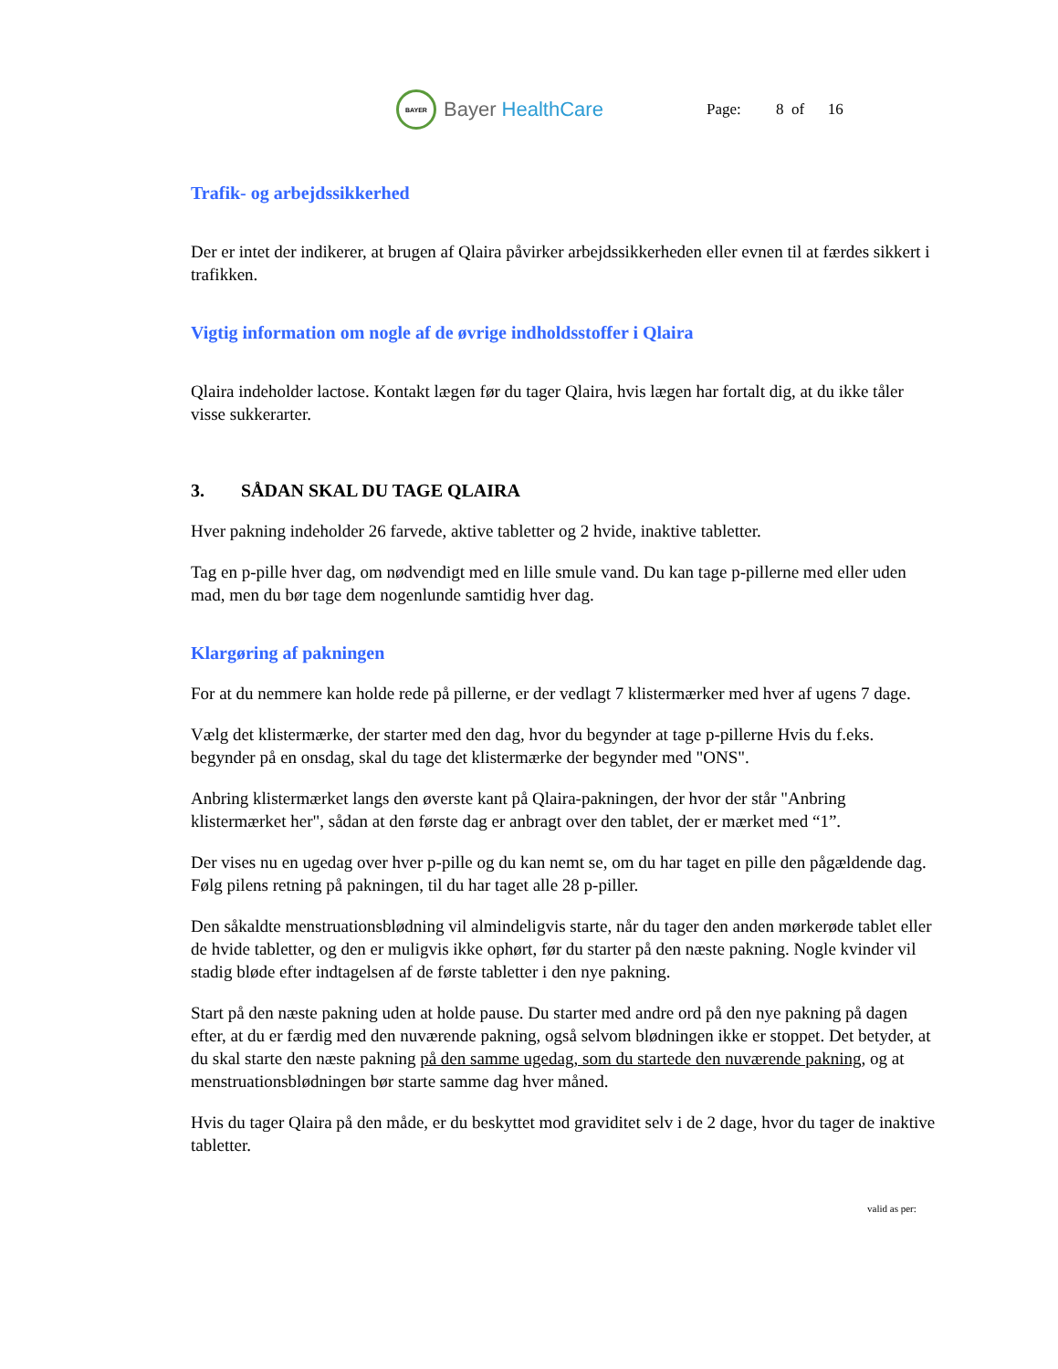BAYER
Bayer HealthCare
Page: 8 of 16
Trafik- og arbejdssikkerhed
Der er intet der indikerer, at brugen af Qlaira påvirker arbejdssikkerheden eller evnen til at færdes sikkert i trafikken.
Vigtig information om nogle af de øvrige indholdsstoffer i Qlaira
Qlaira indeholder lactose. Kontakt lægen før du tager Qlaira, hvis lægen har fortalt dig, at du ikke tåler visse sukkerarter.
3. SÅDAN SKAL DU TAGE QLAIRA
Hver pakning indeholder 26 farvede, aktive tabletter og 2 hvide, inaktive tabletter.
Tag en p-pille hver dag, om nødvendigt med en lille smule vand. Du kan tage p-pillerne med eller uden mad, men du bør tage dem nogenlunde samtidig hver dag.
Klargøring af pakningen
For at du nemmere kan holde rede på pillerne, er der vedlagt 7 klistermærker med hver af ugens 7 dage.
Vælg det klistermærke, der starter med den dag, hvor du begynder at tage p-pillerne Hvis du f.eks. begynder på en onsdag, skal du tage det klistermærke der begynder med "ONS".
Anbring klistermærket langs den øverste kant på Qlaira-pakningen, der hvor der står "Anbring klistermærket her", sådan at den første dag er anbragt over den tablet, der er mærket med “1”.
Der vises nu en ugedag over hver p-pille og du kan nemt se, om du har taget en pille den pågældende dag. Følg pilens retning på pakningen, til du har taget alle 28 p-piller.
Den såkaldte menstruationsblødning vil almindeligvis starte, når du tager den anden mørkerøde tablet eller de hvide tabletter, og den er muligvis ikke ophørt, før du starter på den næste pakning. Nogle kvinder vil stadig bløde efter indtagelsen af de første tabletter i den nye pakning.
Start på den næste pakning uden at holde pause. Du starter med andre ord på den nye pakning på dagen efter, at du er færdig med den nuværende pakning, også selvom blødningen ikke er stoppet. Det betyder, at du skal starte den næste pakning på den samme ugedag, som du startede den nuværende pakning, og at menstruationsblødningen bør starte samme dag hver måned.
Hvis du tager Qlaira på den måde, er du beskyttet mod graviditet selv i de 2 dage, hvor du tager de inaktive tabletter.
valid as per: